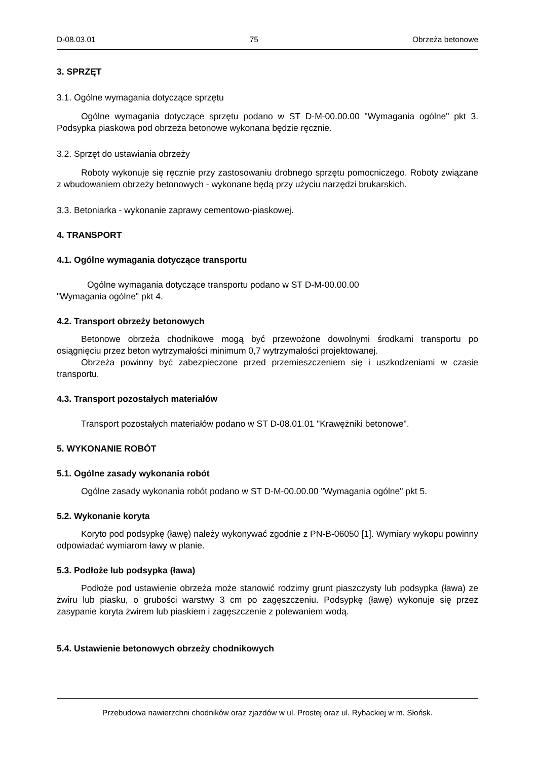D-08.03.01 75 Obrzeża betonowe
3. SPRZĘT
3.1. Ogólne wymagania dotyczące sprzętu
Ogólne wymagania dotyczące sprzętu podano w ST D-M-00.00.00 "Wymagania ogólne" pkt 3. Podsypka piaskowa pod obrzeża betonowe wykonana będzie ręcznie.
3.2. Sprzęt do ustawiania obrzeży
Roboty wykonuje się ręcznie przy zastosowaniu drobnego sprzętu pomocniczego. Roboty związane z wbudowaniem obrzeży betonowych - wykonane będą przy użyciu narzędzi brukarskich.
3.3. Betoniarka - wykonanie zaprawy cementowo-piaskowej.
4. TRANSPORT
4.1. Ogólne wymagania dotyczące transportu
Ogólne wymagania dotyczące transportu podano w ST D-M-00.00.00
"Wymagania ogólne" pkt 4.
4.2. Transport obrzeży betonowych
Betonowe obrzeża chodnikowe mogą być przewożone dowolnymi środkami transportu po osiągnięciu przez beton wytrzymałości minimum 0,7 wytrzymałości projektowanej.
Obrzeża powinny być zabezpieczone przed przemieszczeniem się i uszkodzeniami w czasie transportu.
4.3. Transport pozostałych materiałów
Transport pozostałych materiałów podano w ST D-08.01.01 "Krawężniki betonowe".
5. WYKONANIE ROBÓT
5.1. Ogólne zasady wykonania robót
Ogólne zasady wykonania robót podano w ST D-M-00.00.00 "Wymagania ogólne" pkt 5.
5.2. Wykonanie koryta
Koryto pod podsypkę (ławę) należy wykonywać zgodnie z PN-B-06050 [1]. Wymiary wykopu powinny odpowiadać wymiarom ławy w planie.
5.3. Podłoże lub podsypka (ława)
Podłoże pod ustawienie obrzeża może stanowić rodzimy grunt piaszczysty lub podsypka (ława) ze żwiru lub piasku, o grubości warstwy 3 cm po zagęszczeniu. Podsypkę (ławę) wykonuje się przez zasypanie koryta żwirem lub piaskiem i zagęszczenie z polewaniem wodą.
5.4. Ustawienie betonowych obrzeży chodnikowych
Przebudowa nawierzchni chodników oraz zjazdów w ul. Prostej oraz ul. Rybackiej w m. Słońsk.